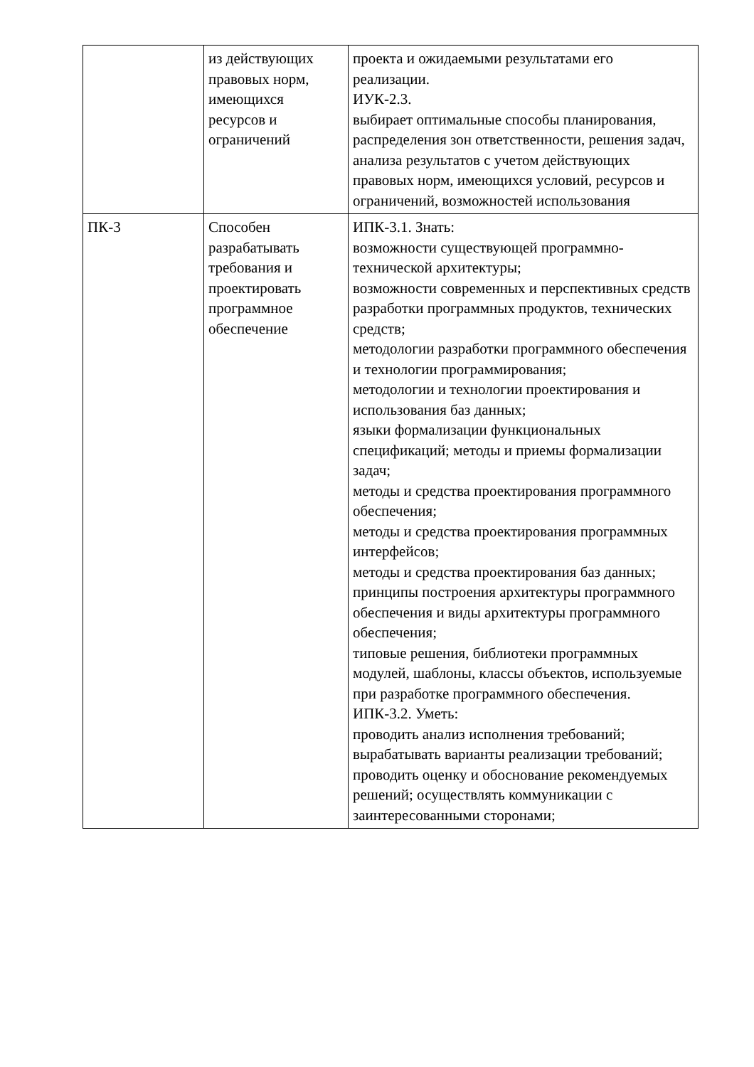| | из действующих правовых норм, имеющихся ресурсов и ограничений | проекта и ожидаемыми результатами его реализации. ИУК-2.3. выбирает оптимальные способы планирования, распределения зон ответственности, решения задач, анализа результатов с учетом действующих правовых норм, имеющихся условий, ресурсов и ограничений, возможностей использования |
| ПК-3 | Способен разрабатывать требования и проектировать программное обеспечение | ИПК-3.1. Знать: возможности существующей программно-технической архитектуры; возможности современных и перспективных средств разработки программных продуктов, технических средств; методологии разработки программного обеспечения и технологии программирования; методологии и технологии проектирования и использования баз данных; языки формализации функциональных спецификаций; методы и приемы формализации задач; методы и средства проектирования программного обеспечения; методы и средства проектирования программных интерфейсов; методы и средства проектирования баз данных; принципы построения архитектуры программного обеспечения и виды архитектуры программного обеспечения; типовые решения, библиотеки программных модулей, шаблоны, классы объектов, используемые при разработке программного обеспечения. ИПК-3.2. Уметь: проводить анализ исполнения требований; вырабатывать варианты реализации требований; проводить оценку и обоснование рекомендуемых решений; осуществлять коммуникации с заинтересованными сторонами; |